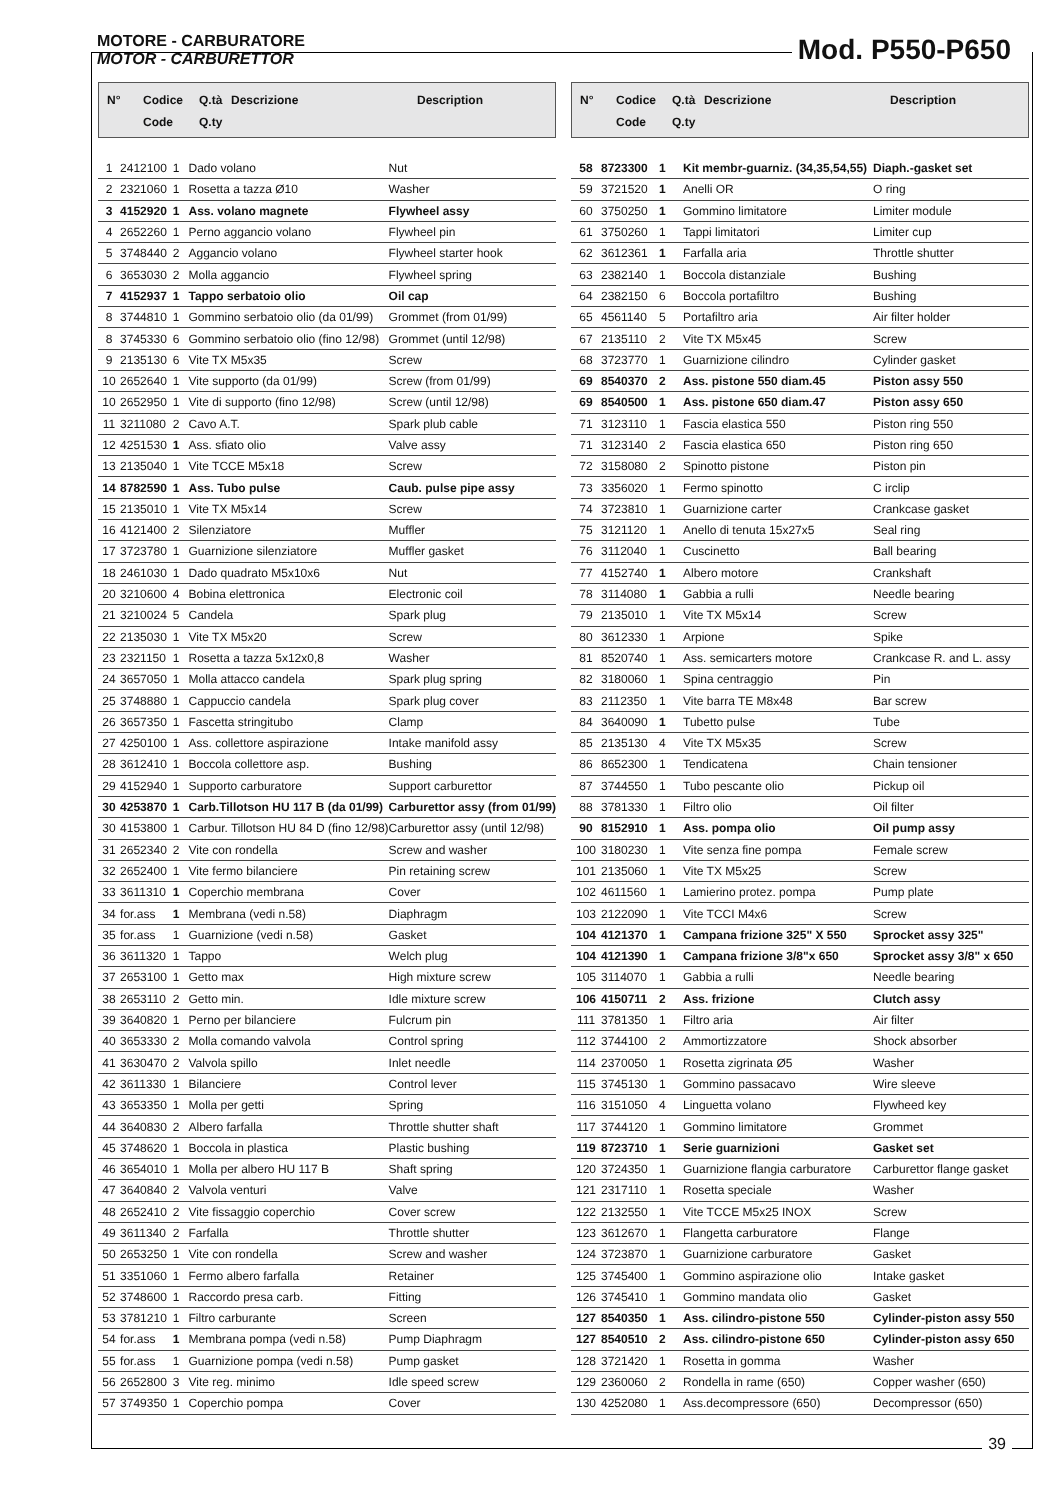MOTORE - CARBURATORE
MOTOR - CARBURETTOR
Mod. P550-P650
| N° | Codice | Q.tà | Descrizione | Description |
| --- | --- | --- | --- | --- |
| | Code | Q.ty | | |
| 1 | 2412100 | 1 | Dado volano | Nut |
| 2 | 2321060 | 1 | Rosetta a tazza Ø10 | Washer |
| 3 | 4152920 | 1 | Ass. volano magnete | Flywheel assy |
| 4 | 2652260 | 1 | Perno aggancio volano | Flywheel pin |
| 5 | 3748440 | 2 | Aggancio volano | Flywheel starter hook |
| 6 | 3653030 | 2 | Molla aggancio | Flywheel spring |
| 7 | 4152937 | 1 | Tappo serbatoio olio | Oil cap |
| 8 | 3744810 | 1 | Gommino serbatoio olio (da 01/99) | Grommet (from 01/99) |
| 8 | 3745330 | 6 | Gommino serbatoio olio (fino 12/98) | Grommet (until 12/98) |
| 9 | 2135130 | 6 | Vite TX M5x35 | Screw |
| 10 | 2652640 | 1 | Vite supporto (da 01/99) | Screw (from 01/99) |
| 10 | 2652950 | 1 | Vite di supporto (fino 12/98) | Screw (until 12/98) |
| 11 | 3211080 | 2 | Cavo A.T. | Spark plub cable |
| 12 | 4251530 | 1 | Ass. sfiato olio | Valve assy |
| 13 | 2135040 | 1 | Vite TCCE M5x18 | Screw |
| 14 | 8782590 | 1 | Ass. Tubo pulse | Caub. pulse pipe assy |
| 15 | 2135010 | 1 | Vite TX M5x14 | Screw |
| 16 | 4121400 | 2 | Silenziatore | Muffler |
| 17 | 3723780 | 1 | Guarnizione silenziatore | Muffler gasket |
| 18 | 2461030 | 1 | Dado quadrato M5x10x6 | Nut |
| 20 | 3210600 | 4 | Bobina elettronica | Electronic coil |
| 21 | 3210024 | 5 | Candela | Spark plug |
| 22 | 2135030 | 1 | Vite TX M5x20 | Screw |
| 23 | 2321150 | 1 | Rosetta a tazza 5x12x0,8 | Washer |
| 24 | 3657050 | 1 | Molla attacco candela | Spark plug spring |
| 25 | 3748880 | 1 | Cappuccio candela | Spark plug cover |
| 26 | 3657350 | 1 | Fascetta stringitubo | Clamp |
| 27 | 4250100 | 1 | Ass. collettore aspirazione | Intake manifold assy |
| 28 | 3612410 | 1 | Boccola collettore asp. | Bushing |
| 29 | 4152940 | 1 | Supporto carburatore | Support carburettor |
| 30 | 4253870 | 1 | Carb.Tillotson HU 117 B (da 01/99) | Carburettor assy (from 01/99) |
| 30 | 4153800 | 1 | Carbur. Tillotson HU 84 D (fino 12/98) | Carburettor assy (until 12/98) |
| 31 | 2652340 | 2 | Vite con rondella | Screw and washer |
| 32 | 2652400 | 1 | Vite fermo bilanciere | Pin retaining screw |
| 33 | 3611310 | 1 | Coperchio membrana | Cover |
| 34 | for.ass | 1 | Membrana (vedi n.58) | Diaphragm |
| 35 | for.ass | 1 | Guarnizione (vedi n.58) | Gasket |
| 36 | 3611320 | 1 | Tappo | Welch plug |
| 37 | 2653100 | 1 | Getto max | High mixture screw |
| 38 | 2653110 | 2 | Getto min. | Idle mixture screw |
| 39 | 3640820 | 1 | Perno per bilanciere | Fulcrum pin |
| 40 | 3653330 | 2 | Molla comando valvola | Control spring |
| 41 | 3630470 | 2 | Valvola spillo | Inlet needle |
| 42 | 3611330 | 1 | Bilanciere | Control lever |
| 43 | 3653350 | 1 | Molla per getti | Spring |
| 44 | 3640830 | 2 | Albero farfalla | Throttle shutter shaft |
| 45 | 3748620 | 1 | Boccola in plastica | Plastic bushing |
| 46 | 3654010 | 1 | Molla per albero HU 117 B | Shaft spring |
| 47 | 3640840 | 2 | Valvola venturi | Valve |
| 48 | 2652410 | 2 | Vite fissaggio coperchio | Cover screw |
| 49 | 3611340 | 2 | Farfalla | Throttle shutter |
| 50 | 2653250 | 1 | Vite con rondella | Screw and washer |
| 51 | 3351060 | 1 | Fermo albero farfalla | Retainer |
| 52 | 3748600 | 1 | Raccordo presa carb. | Fitting |
| 53 | 3781210 | 1 | Filtro carburante | Screen |
| 54 | for.ass | 1 | Membrana pompa (vedi n.58) | Pump Diaphragm |
| 55 | for.ass | 1 | Guarnizione pompa (vedi n.58) | Pump gasket |
| 56 | 2652800 | 3 | Vite reg. minimo | Idle speed screw |
| 57 | 3749350 | 1 | Coperchio pompa | Cover |
| N° | Codice | Q.tà | Descrizione | Description |
| --- | --- | --- | --- | --- |
| | Code | Q.ty | | |
| 58 | 8723300 | 1 | Kit membr-guarniz. (34,35,54,55) | Diaph.-gasket set |
| 59 | 3721520 | 1 | Anelli OR | O ring |
| 60 | 3750250 | 1 | Gommino limitatore | Limiter module |
| 61 | 3750260 | 1 | Tappi limitatori | Limiter cup |
| 62 | 3612361 | 1 | Farfalla aria | Throttle shutter |
| 63 | 2382140 | 1 | Boccola distanziale | Bushing |
| 64 | 2382150 | 6 | Boccola portafiltro | Bushing |
| 65 | 4561140 | 5 | Portafiltro aria | Air filter holder |
| 67 | 2135110 | 2 | Vite TX M5x45 | Screw |
| 68 | 3723770 | 1 | Guarnizione cilindro | Cylinder gasket |
| 69 | 8540370 | 2 | Ass. pistone 550 diam.45 | Piston assy 550 |
| 69 | 8540500 | 1 | Ass. pistone 650 diam.47 | Piston assy 650 |
| 71 | 3123110 | 1 | Fascia elastica 550 | Piston ring 550 |
| 71 | 3123140 | 2 | Fascia elastica 650 | Piston ring 650 |
| 72 | 3158080 | 2 | Spinotto pistone | Piston pin |
| 73 | 3356020 | 1 | Fermo spinotto | C irclip |
| 74 | 3723810 | 1 | Guarnizione carter | Crankcase gasket |
| 75 | 3121120 | 1 | Anello di tenuta 15x27x5 | Seal ring |
| 76 | 3112040 | 1 | Cuscinetto | Ball bearing |
| 77 | 4152740 | 1 | Albero motore | Crankshaft |
| 78 | 3114080 | 1 | Gabbia a rulli | Needle bearing |
| 79 | 2135010 | 1 | Vite TX M5x14 | Screw |
| 80 | 3612330 | 1 | Arpione | Spike |
| 81 | 8520740 | 1 | Ass. semicarters motore | Crankcase R. and L. assy |
| 82 | 3180060 | 1 | Spina centraggio | Pin |
| 83 | 2112350 | 1 | Vite barra TE M8x48 | Bar screw |
| 84 | 3640090 | 1 | Tubetto pulse | Tube |
| 85 | 2135130 | 4 | Vite TX M5x35 | Screw |
| 86 | 8652300 | 1 | Tendicatena | Chain tensioner |
| 87 | 3744550 | 1 | Tubo pescante olio | Pickup oil |
| 88 | 3781330 | 1 | Filtro olio | Oil filter |
| 90 | 8152910 | 1 | Ass. pompa olio | Oil pump assy |
| 100 | 3180230 | 1 | Vite senza fine pompa | Female screw |
| 101 | 2135060 | 1 | Vite TX M5x25 | Screw |
| 102 | 4611560 | 1 | Lamierino protez. pompa | Pump plate |
| 103 | 2122090 | 1 | Vite TCCI M4x6 | Screw |
| 104 | 4121370 | 1 | Campana frizione 325" X 550 | Sprocket assy 325" |
| 104 | 4121390 | 1 | Campana frizione 3/8"x 650 | Sprocket assy 3/8" x 650 |
| 105 | 3114070 | 1 | Gabbia a rulli | Needle bearing |
| 106 | 4150711 | 2 | Ass. frizione | Clutch assy |
| 111 | 3781350 | 1 | Filtro aria | Air filter |
| 112 | 3744100 | 2 | Ammortizzatore | Shock absorber |
| 114 | 2370050 | 1 | Rosetta zigrinata Ø5 | Washer |
| 115 | 3745130 | 1 | Gommino passacavo | Wire sleeve |
| 116 | 3151050 | 4 | Linguetta volano | Flywheed key |
| 117 | 3744120 | 1 | Gommino limitatore | Grommet |
| 119 | 8723710 | 1 | Serie guarnizioni | Gasket set |
| 120 | 3724350 | 1 | Guarnizione flangia carburatore | Carburettor flange gasket |
| 121 | 2317110 | 1 | Rosetta speciale | Washer |
| 122 | 2132550 | 1 | Vite TCCE M5x25 INOX | Screw |
| 123 | 3612670 | 1 | Flangetta carburatore | Flange |
| 124 | 3723870 | 1 | Guarnizione carburatore | Gasket |
| 125 | 3745400 | 1 | Gommino aspirazione olio | Intake gasket |
| 126 | 3745410 | 1 | Gommino mandata olio | Gasket |
| 127 | 8540350 | 1 | Ass. cilindro-pistone 550 | Cylinder-piston assy 550 |
| 127 | 8540510 | 2 | Ass. cilindro-pistone 650 | Cylinder-piston assy 650 |
| 128 | 3721420 | 1 | Rosetta in gomma | Washer |
| 129 | 2360060 | 2 | Rondella in rame (650) | Copper washer (650) |
| 130 | 4252080 | 1 | Ass.decompressore (650) | Decompressor (650) |
39